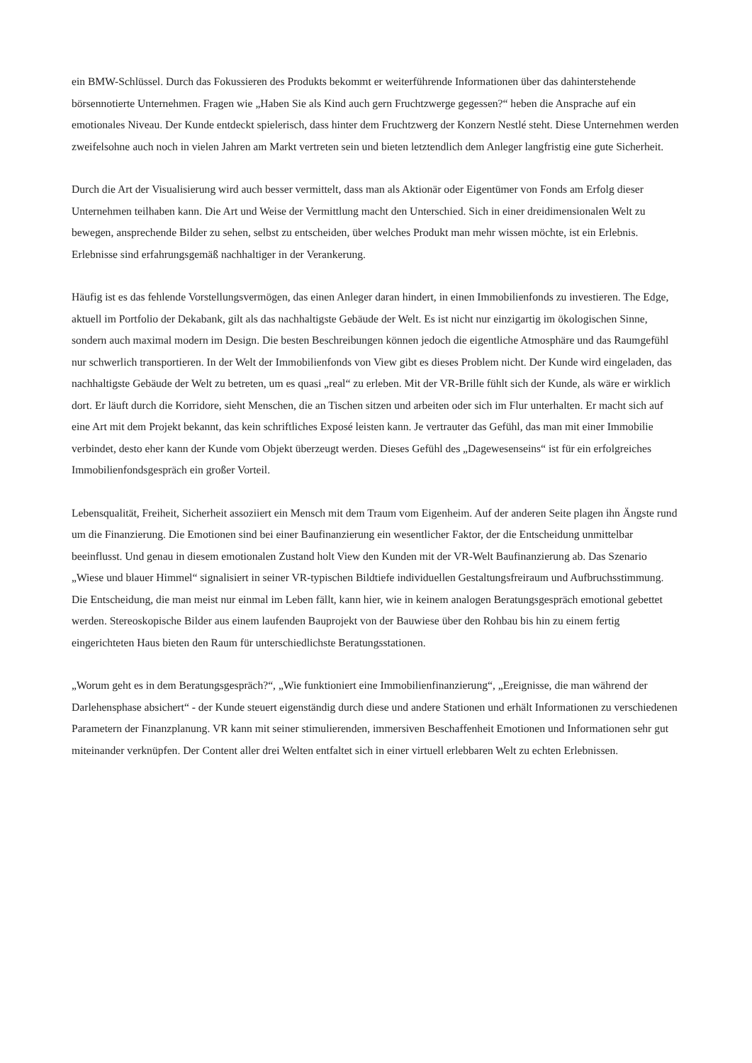ein BMW-Schlüssel. Durch das Fokussieren des Produkts bekommt er weiterführende Informationen über das dahinterstehende börsennotierte Unternehmen. Fragen wie „Haben Sie als Kind auch gern Fruchtzwerge gegessen?“ heben die Ansprache auf ein emotionales Niveau. Der Kunde entdeckt spielerisch, dass hinter dem Fruchtzwerg der Konzern Nestlé steht. Diese Unternehmen werden zweifelsohne auch noch in vielen Jahren am Markt vertreten sein und bieten letztendlich dem Anleger langfristig eine gute Sicherheit.
Durch die Art der Visualisierung wird auch besser vermittelt, dass man als Aktionär oder Eigentümer von Fonds am Erfolg dieser Unternehmen teilhaben kann. Die Art und Weise der Vermittlung macht den Unterschied. Sich in einer dreidimensionalen Welt zu bewegen, ansprechende Bilder zu sehen, selbst zu entscheiden, über welches Produkt man mehr wissen möchte, ist ein Erlebnis. Erlebnisse sind erfahrungsgemäß nachhaltiger in der Verankerung.
Häufig ist es das fehlende Vorstellungsvermögen, das einen Anleger daran hindert, in einen Immobilienfonds zu investieren. The Edge, aktuell im Portfolio der Dekabank, gilt als das nachhaltigste Gebäude der Welt. Es ist nicht nur einzigartig im ökologischen Sinne, sondern auch maximal modern im Design. Die besten Beschreibungen können jedoch die eigentliche Atmosphäre und das Raumgefühl nur schwerlich transportieren. In der Welt der Immobilienfonds von View gibt es dieses Problem nicht. Der Kunde wird eingeladen, das nachhaltigste Gebäude der Welt zu betreten, um es quasi „real“ zu erleben. Mit der VR-Brille fühlt sich der Kunde, als wäre er wirklich dort. Er läuft durch die Korridore, sieht Menschen, die an Tischen sitzen und arbeiten oder sich im Flur unterhalten. Er macht sich auf eine Art mit dem Projekt bekannt, das kein schriftliches Exposé leisten kann. Je vertrauter das Gefühl, das man mit einer Immobilie verbindet, desto eher kann der Kunde vom Objekt überzeugt werden. Dieses Gefühl des „Dagewesenseins“ ist für ein erfolgreiches Immobilienfondsgespräch ein großer Vorteil.
Lebensqualität, Freiheit, Sicherheit assoziiert ein Mensch mit dem Traum vom Eigenheim. Auf der anderen Seite plagen ihn Ängste rund um die Finanzierung. Die Emotionen sind bei einer Baufinanzierung ein wesentlicher Faktor, der die Entscheidung unmittelbar beeinflusst. Und genau in diesem emotionalen Zustand holt View den Kunden mit der VR-Welt Baufinanzierung ab. Das Szenario „Wiese und blauer Himmel“ signalisiert in seiner VR-typischen Bildtiefe individuellen Gestaltungsfreiraum und Aufbruchsstimmung. Die Entscheidung, die man meist nur einmal im Leben fällt, kann hier, wie in keinem analogen Beratungsgespräch emotional gebettet werden. Stereoskopische Bilder aus einem laufenden Bauprojekt von der Bauwiese über den Rohbau bis hin zu einem fertig eingerichteten Haus bieten den Raum für unterschiedlichste Beratungsstationen.
„Worum geht es in dem Beratungsgespräch?“, „Wie funktioniert eine Immobilienfinanzierung“, „Ereignisse, die man während der Darlehensphase absichert“ - der Kunde steuert eigenständig durch diese und andere Stationen und erhält Informationen zu verschiedenen Parametern der Finanzplanung. VR kann mit seiner stimulierenden, immersiven Beschaffenheit Emotionen und Informationen sehr gut miteinander verknüpfen. Der Content aller drei Welten entfaltet sich in einer virtuell erlebbaren Welt zu echten Erlebnissen.